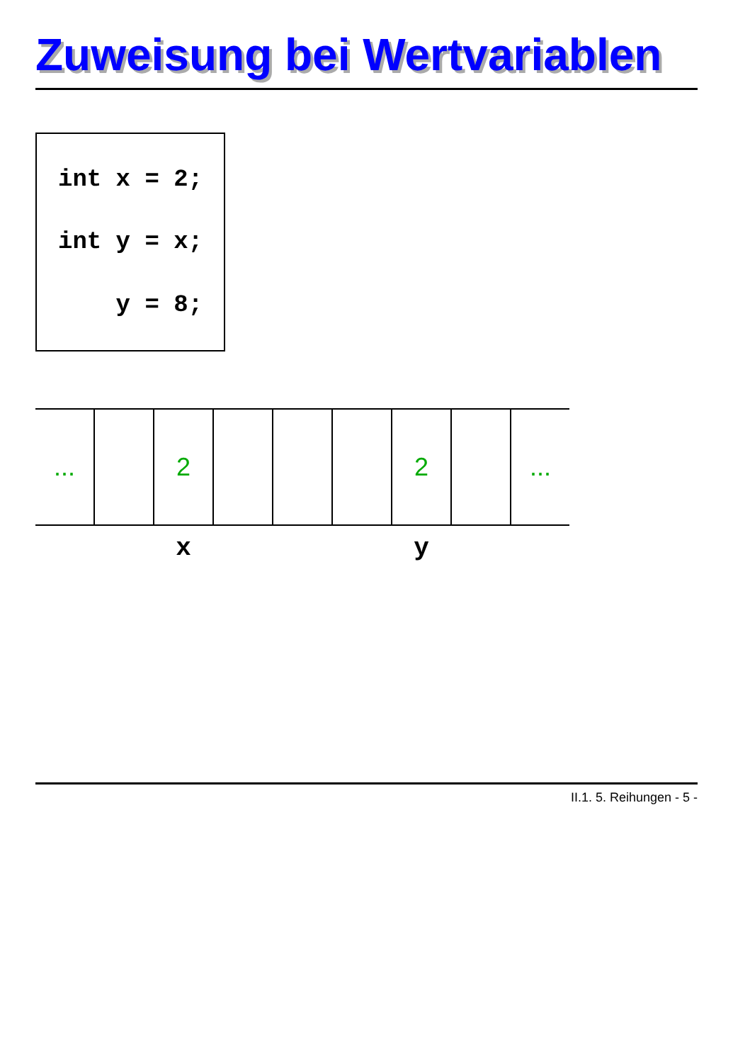Zuweisung bei Wertvariablen
int x = 2;
int y = x;
y = 8;
| ... | | 2 | | | | 2 | | ... |
| | | x | | | | y | | |
II.1. 5. Reihungen - 5 -